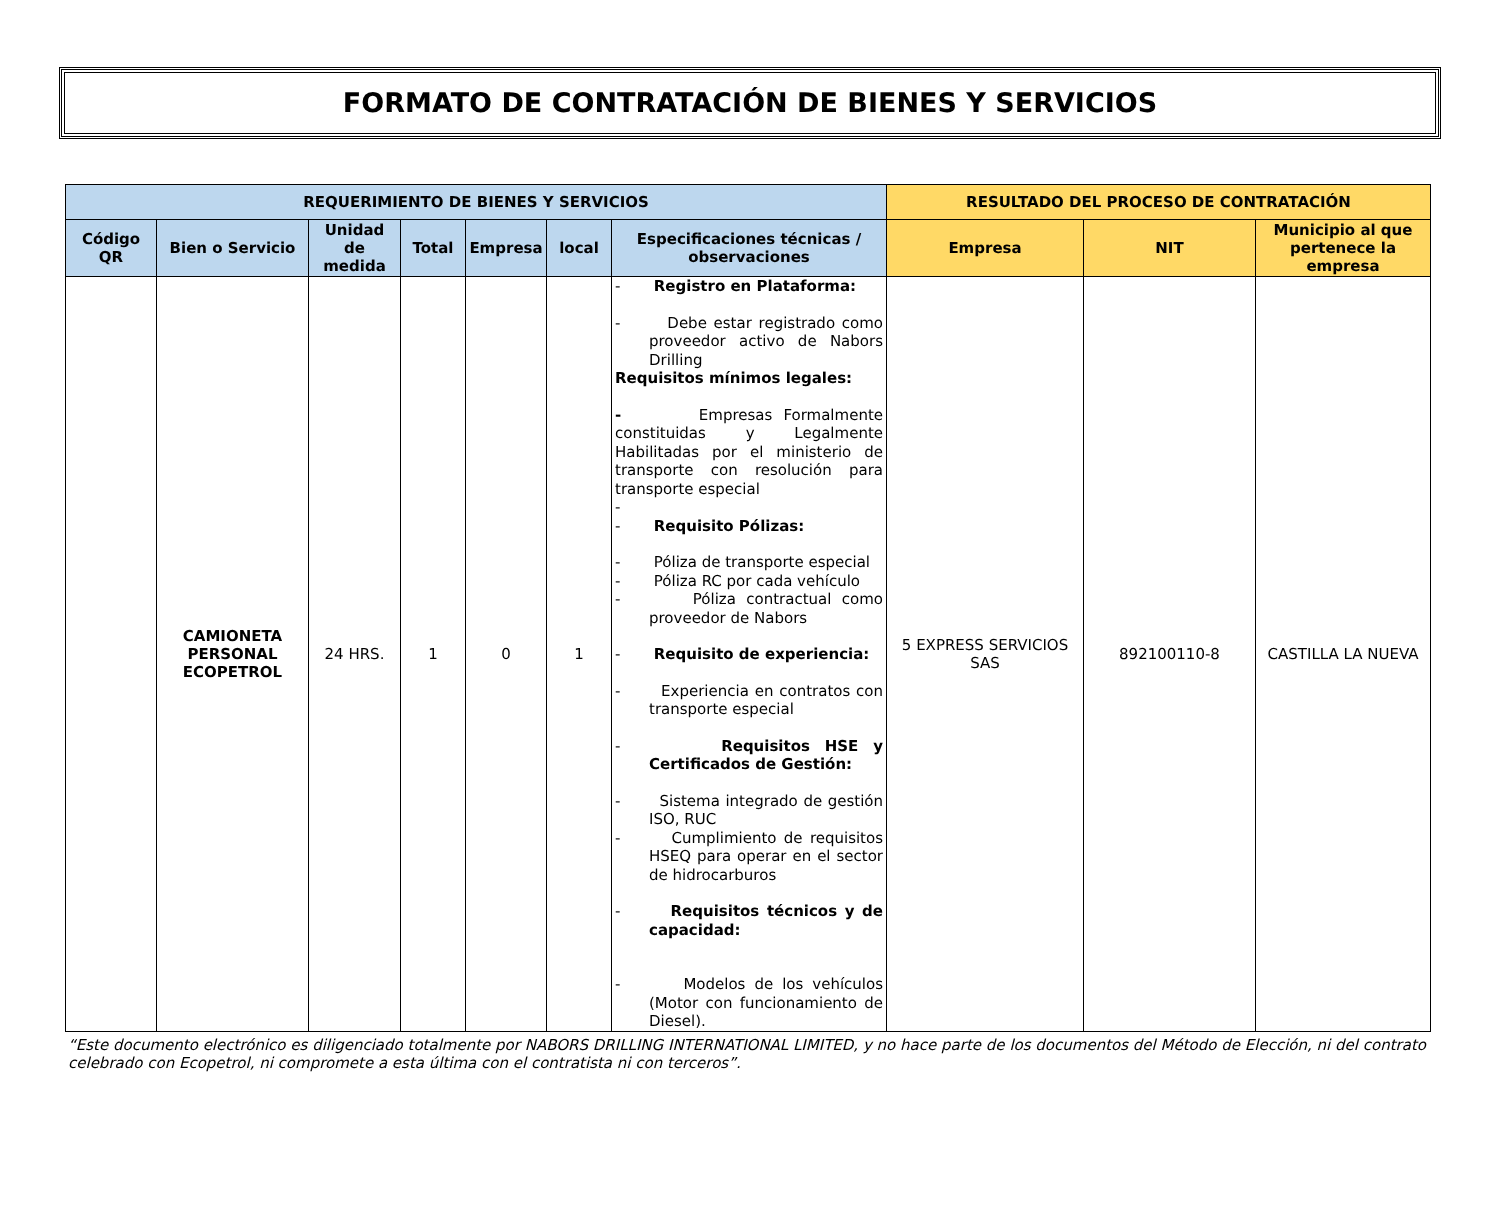FORMATO DE CONTRATACIÓN DE BIENES Y SERVICIOS
| REQUERIMIENTO DE BIENES Y SERVICIOS | | | | | | | RESULTADO DEL PROCESO DE CONTRATACIÓN | | |
| --- | --- | --- | --- | --- | --- | --- | --- | --- | --- |
| Código QR | Bien o Servicio | Unidad de medida | Total | Empresa | local | Especificaciones técnicas / observaciones | Empresa | NIT | Municipio al que pertenece la empresa |
| | CAMIONETA PERSONAL ECOPETROL | 24 HRS. | 1 | 0 | 1 | - Registro en Plataforma: - Debe estar registrado como proveedor activo de Nabors Drilling Requisitos mínimos legales: - Empresas Formalmente constituidas y Legalmente Habilitadas por el ministerio de transporte con resolución para transporte especial - - Requisito Pólizas: - Póliza de transporte especial - Póliza RC por cada vehículo - Póliza contractual como proveedor de Nabors - Requisito de experiencia: - Experiencia en contratos con transporte especial - Requisitos HSE y Certificados de Gestión: - Sistema integrado de gestión ISO, RUC - Cumplimiento de requisitos HSEQ para operar en el sector de hidrocarburos - Requisitos técnicos y de capacidad: - Modelos de los vehículos (Motor con funcionamiento de Diesel). | 5 EXPRESS SERVICIOS SAS | 892100110-8 | CASTILLA LA NUEVA |
“Este documento electrónico es diligenciado totalmente por NABORS DRILLING INTERNATIONAL LIMITED, y no hace parte de los documentos del Método de Elección, ni del contrato celebrado con Ecopetrol, ni compromete a esta última con el contratista ni con terceros”.